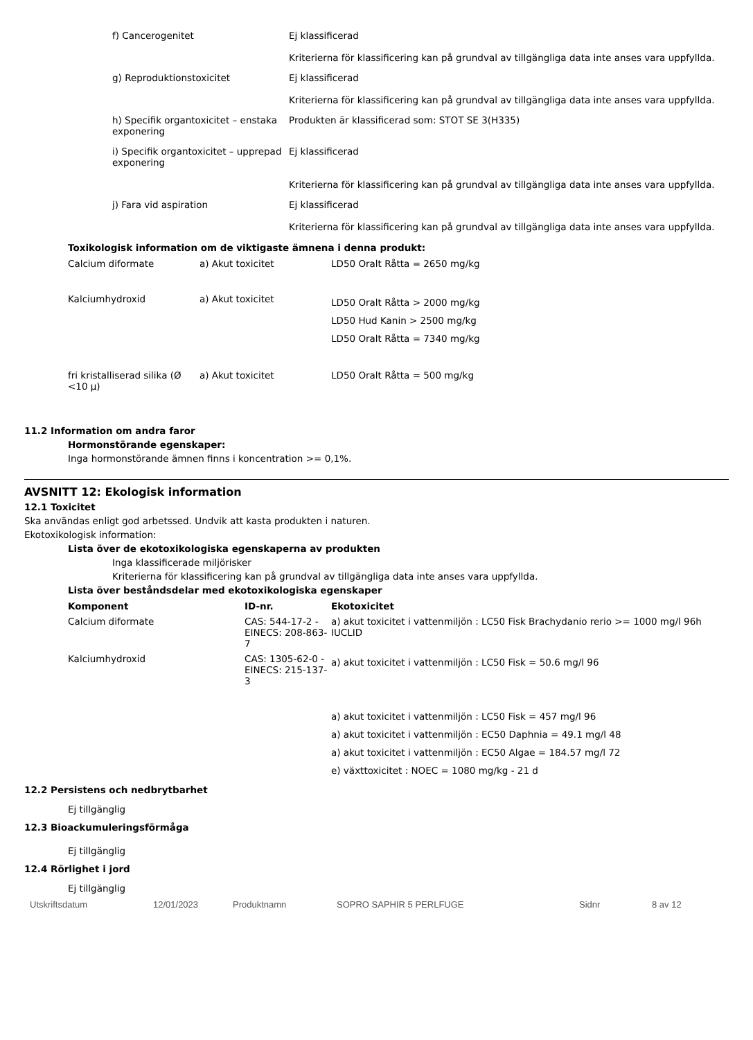| f) Cancerogenitet | Ej klassificerad Kriterierna för klassificering kan på grundval av tillgängliga data inte anses vara uppfyllda. |
| g) Reproduktionstoxicitet | Ej klassificerad Kriterierna för klassificering kan på grundval av tillgängliga data inte anses vara uppfyllda. |
| h) Specifik organtoxicitet – enstaka exponering | Produkten är klassificerad som: STOT SE 3(H335) |
| i) Specifik organtoxicitet – upprepad exponering | Ej klassificerad Kriterierna för klassificering kan på grundval av tillgängliga data inte anses vara uppfyllda. |
| j) Fara vid aspiration | Ej klassificerad Kriterierna för klassificering kan på grundval av tillgängliga data inte anses vara uppfyllda. |
Toxikologisk information om de viktigaste ämnena i denna produkt:
| Calcium diformate | a) Akut toxicitet | LD50 Oralt Råtta = 2650 mg/kg |
| Kalciumhydroxid | a) Akut toxicitet | LD50 Oralt Råtta > 2000 mg/kg LD50 Hud Kanin > 2500 mg/kg LD50 Oralt Råtta = 7340 mg/kg |
| fri kristalliserad silika (Ø <10 µ) | a) Akut toxicitet | LD50 Oralt Råtta = 500 mg/kg |
11.2 Information om andra faror
Hormonstörande egenskaper:
Inga hormonstörande ämnen finns i koncentration >= 0,1%.
AVSNITT 12: Ekologisk information
12.1 Toxicitet
Ska användas enligt god arbetssed. Undvik att kasta produkten i naturen.
Ekotoxikologisk information:
Lista över de ekotoxikologiska egenskaperna av produkten
Inga klassificerade miljörisker
Kriterierna för klassificering kan på grundval av tillgängliga data inte anses vara uppfyllda.
Lista över beståndsdelar med ekotoxikologiska egenskaper
| Komponent | ID-nr. | Ekotoxicitet |
| --- | --- | --- |
| Calcium diformate | CAS: 544-17-2 - EINECS: 208-863-7 | a) akut toxicitet i vattenmiljön : LC50 Fisk Brachydanio rerio >= 1000 mg/l 96h IUCLID |
| Kalciumhydroxid | CAS: 1305-62-0 - EINECS: 215-137-3 | a) akut toxicitet i vattenmiljön : LC50 Fisk = 50.6 mg/l 96 a) akut toxicitet i vattenmiljön : LC50 Fisk = 457 mg/l 96 a) akut toxicitet i vattenmiljön : EC50 Daphnia = 49.1 mg/l 48 a) akut toxicitet i vattenmiljön : EC50 Algae = 184.57 mg/l 72 e) växttoxicitet : NOEC = 1080 mg/kg - 21 d |
12.2 Persistens och nedbrytbarhet
Ej tillgänglig
12.3 Bioackumuleringsförmåga
Ej tillgänglig
12.4 Rörlighet i jord
Ej tillgänglig
Utskriftsdatum 12/01/2023 Produktnamn SOPRO SAPHIR 5 PERLFUGE Sidnr 8 av 12